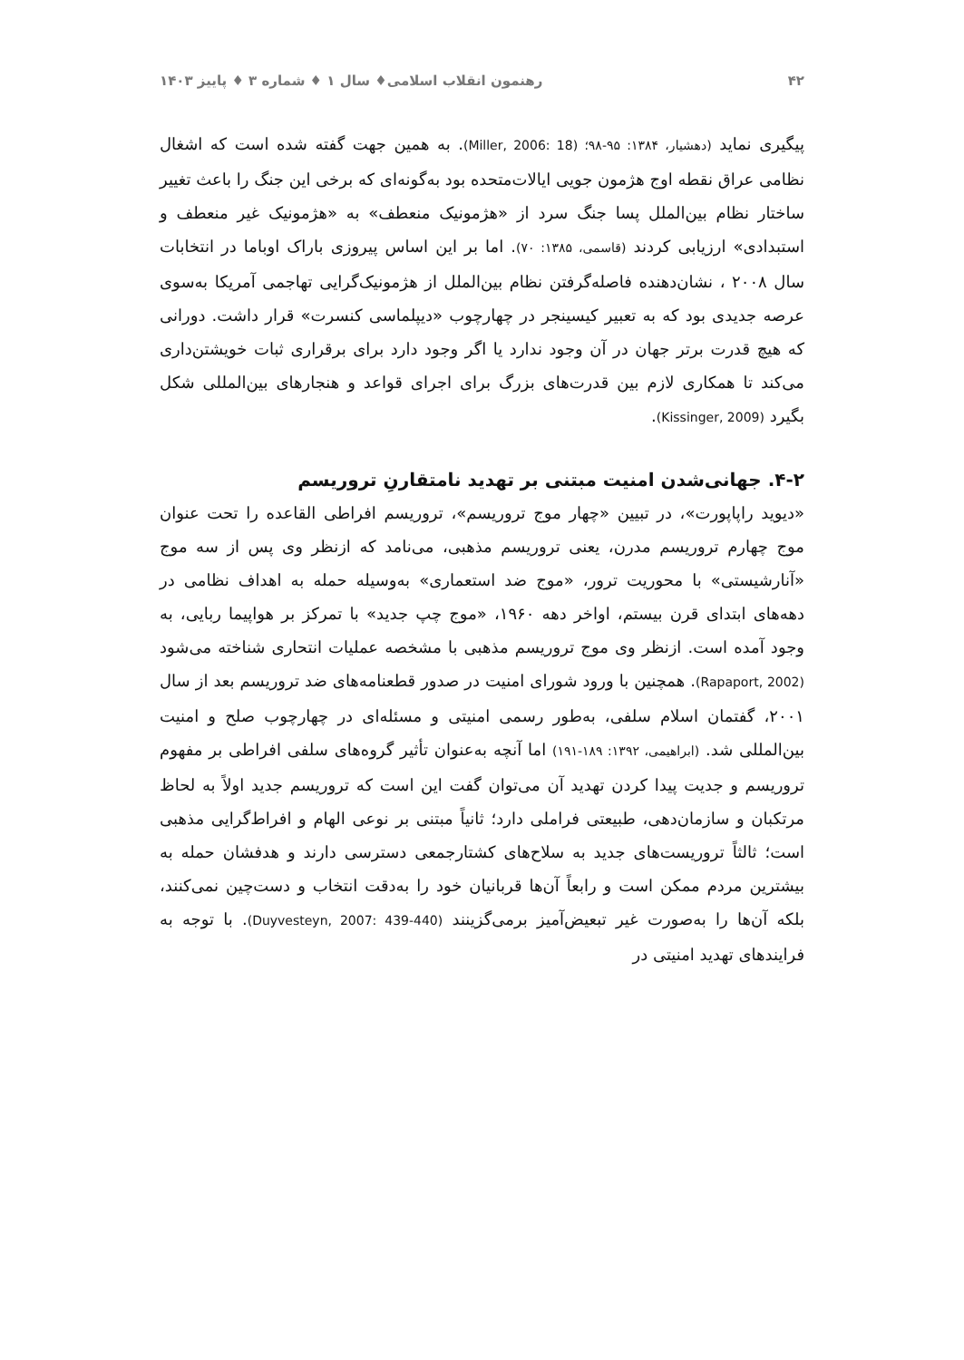۴۲ رهنمون انقلاب اسلامی♦ سال ۱ ♦ شماره ۳ ♦ پاییز ۱۴۰۳
پیگیری نماید (دهشیار، ۱۳۸۴: ۹۵-۹۸؛ (Miller, 2006: 18). به همین جهت گفته شده است که اشغال نظامی عراق نقطه اوج هژمون جویی ایالات‌متحده بود به‌گونه‌ای که برخی این جنگ را باعث تغییر ساختار نظام بین‌الملل پسا جنگ سرد از «هژمونیک منعطف» به «هژمونیک غیر منعطف و استبدادی» ارزیابی کردند (قاسمی، ۱۳۸۵: ۷۰). اما بر این اساس پیروزی باراک اوباما در انتخابات سال ۲۰۰۸ ، نشان‌دهنده فاصله‌گرفتن نظام بین‌الملل از هژمونیک‌گرایی تهاجمی آمریکا به‌سوی عرصه جدیدی بود که به تعبیر کیسینجر در چهارچوب «دیپلماسی کنسرت» قرار داشت. دورانی که هیچ قدرت برتر جهان در آن وجود ندارد یا اگر وجود دارد برای برقراری ثبات خویشتن‌داری می‌کند تا همکاری لازم بین قدرت‌های بزرگ برای اجرای قواعد و هنجارهای بین‌المللی شکل بگیرد (Kissinger, 2009).
۴-۲. جهانی‌شدن امنیت مبتنی بر تهدید نامتقارنِ تروریسم
«دیوید راپاپورت»، در تبیین «چهار موج تروریسم»، تروریسم افراطی القاعده را تحت عنوان موج چهارم تروریسم مدرن، یعنی تروریسم مذهبی، می‌نامد که ازنظر وی پس از سه موج «آنارشیستی» با محوریت ترور، «موج ضد استعماری» به‌وسیله حمله به اهداف نظامی در دهه‌های ابتدای قرن بیستم، اواخر دهه ۱۹۶۰، «موج چپ جدید» با تمرکز بر هواپیما ربایی، به وجود آمده است. ازنظر وی موج تروریسم مذهبی با مشخصه عملیات انتحاری شناخته می‌شود (Rapaport, 2002). همچنین با ورود شورای امنیت در صدور قطعنامه‌های ضد تروریسم بعد از سال ۲۰۰۱، گفتمان اسلام سلفی، به‌طور رسمی امنیتی و مسئله‌ای در چهارچوب صلح و امنیت بین‌المللی شد. (ابراهیمی، ۱۳۹۲: ۱۸۹-۱۹۱) اما آنچه به‌عنوان تأثیر گروه‌های سلفی افراطی بر مفهوم تروریسم و جدیت پیدا کردن تهدید آن می‌توان گفت این است که تروریسم جدید اولاً به لحاظ مرتکبان و سازمان‌دهی، طبیعتی فراملی دارد؛ ثانیاً مبتنی بر نوعی الهام و افراط‌گرایی مذهبی است؛ ثالثاً تروریست‌های جدید به سلاح‌های کشتارجمعی دسترسی دارند و هدفشان حمله به بیشترین مردم ممکن است و رابعاً آن‌ها قربانیان خود را به‌دقت انتخاب و دست‌چین نمی‌کنند، بلکه آن‌ها را به‌صورت غیر تبعیض‌آمیز برمی‌گزینند (Duyvesteyn, 2007: 439-440). با توجه به فرایندهای تهدید امنیتی در